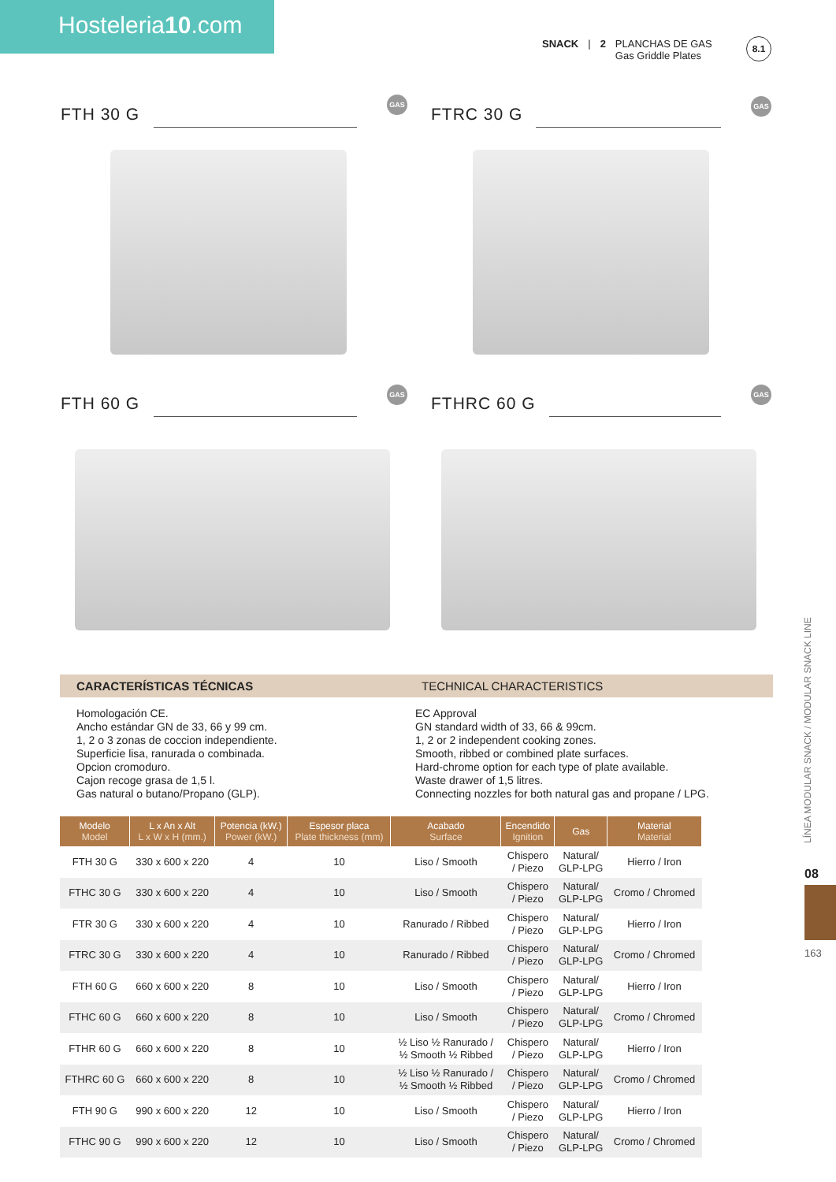Hosteleria10.com
SNACK | 2 PLANCHAS DE GAS
Gas Griddle Plates
8.1
FTH 30 G
GAS
FTRC 30 G
GAS
FTH 60 G
GAS
FTHRC 60 G
GAS
CARACTERÍSTICAS TÉCNICAS TECHNICAL CHARACTERISTICS
Homologación CE.
Ancho estándar GN de 33, 66 y 99 cm.
1, 2 o 3 zonas de coccion independiente.
Superficie lisa, ranurada o combinada.
Opcion cromoduro.
Cajon recoge grasa de 1,5 l.
Gas natural o butano/Propano (GLP).
EC Approval
GN standard width of 33, 66 & 99cm.
1, 2 or 2 independent cooking zones.
Smooth, ribbed or combined plate surfaces.
Hard-chrome option for each type of plate available.
Waste drawer of 1,5 litres.
Connecting nozzles for both natural gas and propane / LPG.
| Modelo Model | L x An x Alt L x W x H (mm.) | Potencia (kW.) Power (kW.) | Espesor placa Plate thickness (mm) | Acabado Surface | Encendido Ignition | Gas | Material Material |
| --- | --- | --- | --- | --- | --- | --- | --- |
| FTH 30 G | 330 x 600 x 220 | 4 | 10 | Liso / Smooth | Chispero / Piezo | Natural/ GLP-LPG | Hierro / Iron |
| FTHC 30 G | 330 x 600 x 220 | 4 | 10 | Liso / Smooth | Chispero / Piezo | Natural/ GLP-LPG | Cromo / Chromed |
| FTR 30 G | 330 x 600 x 220 | 4 | 10 | Ranurado / Ribbed | Chispero / Piezo | Natural/ GLP-LPG | Hierro / Iron |
| FTRC 30 G | 330 x 600 x 220 | 4 | 10 | Ranurado / Ribbed | Chispero / Piezo | Natural/ GLP-LPG | Cromo / Chromed |
| FTH 60 G | 660 x 600 x 220 | 8 | 10 | Liso / Smooth | Chispero / Piezo | Natural/ GLP-LPG | Hierro / Iron |
| FTHC 60 G | 660 x 600 x 220 | 8 | 10 | Liso / Smooth | Chispero / Piezo | Natural/ GLP-LPG | Cromo / Chromed |
| FTHR 60 G | 660 x 600 x 220 | 8 | 10 | ½ Liso ½ Ranurado / ½ Smooth ½ Ribbed | Chispero / Piezo | Natural/ GLP-LPG | Hierro / Iron |
| FTHRC 60 G | 660 x 600 x 220 | 8 | 10 | ½ Liso ½ Ranurado / ½ Smooth ½ Ribbed | Chispero / Piezo | Natural/ GLP-LPG | Cromo / Chromed |
| FTH 90 G | 990 x 600 x 220 | 12 | 10 | Liso / Smooth | Chispero / Piezo | Natural/ GLP-LPG | Hierro / Iron |
| FTHC 90 G | 990 x 600 x 220 | 12 | 10 | Liso / Smooth | Chispero / Piezo | Natural/ GLP-LPG | Cromo / Chromed |
LÍNEA MODULAR SNACK / MODULAR SNACK LINE
08
163